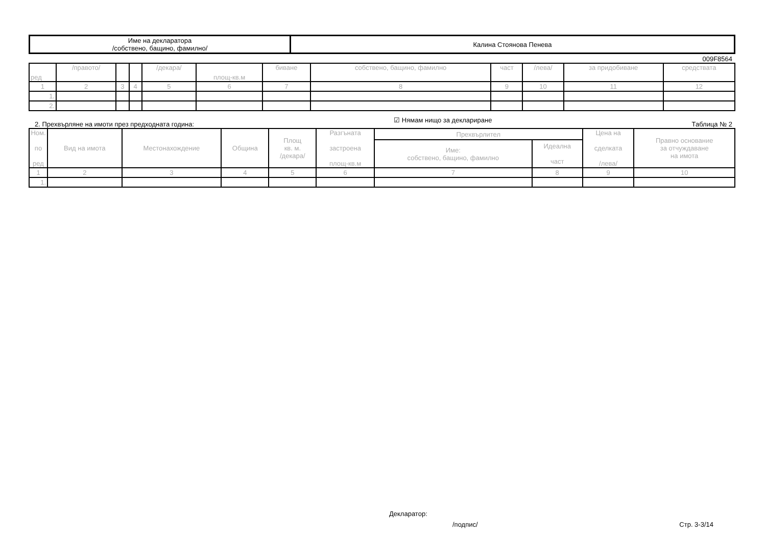| Име на декларатора /собствено, бащино, фамилно/ | Калина Стоянова Пенева |
009F8564
| ред | /правото/ | | | /декара/ | площ-кв.м | биване | собствено, бащино, фамилно | част | /лева/ | за придобиване | средствата |
| --- | --- | --- | --- | --- | --- | --- | --- | --- | --- | --- | --- |
| 1 | 2 | 3 | 4 | 5 | 6 | 7 | 8 | 9 | 10 | 11 | 12 |
| 1. | | | | | | | | | | | |
| 2. | | | | | | | | | | | |
2. Прехвърляне на имоти през предходната година: ☑ Нямам нищо за деклариране Таблица № 2
| Ном. по ред | Вид на имота | Местонахождение | Община | Площ кв. м. /декара/ | Разгъната застроена площ-кв.м | Прехвърлител | | Цена на сделката /лева/ | Правно основание за отчуждаване на имота |
| --- | --- | --- | --- | --- | --- | --- | --- | --- | --- |
| | | | | | | Име: собствено, бащино, фамилно | Идеална част | | |
| 1 | 2 | 3 | 4 | 5 | 6 | 7 | 8 | 9 | 10 |
| 1. | | | | | | | | | |
Декларатор:
/подпис/ Стр. 3-3/14